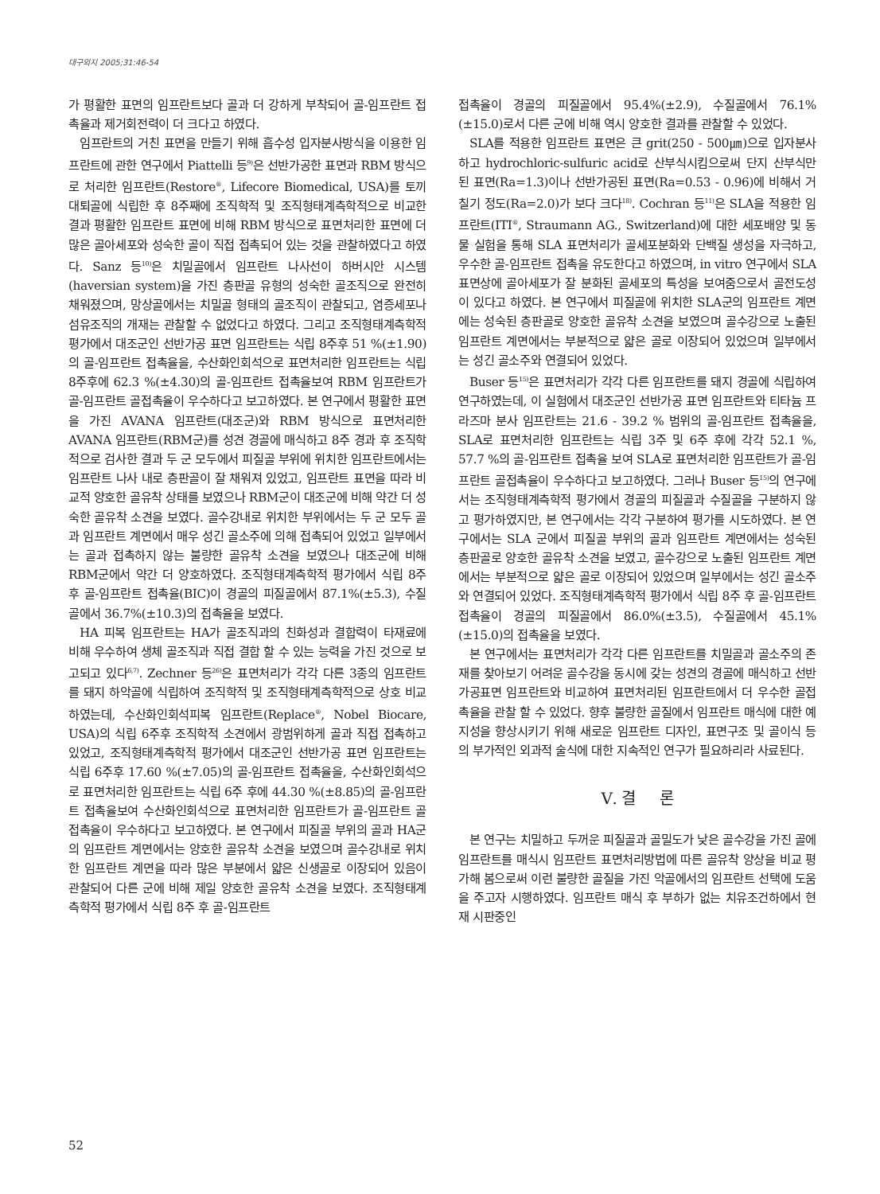대구외지 2005;31:46-54
가 평활한 표면의 임프란트보다 골과 더 강하게 부착되어 골-임프란트 접촉율과 제거회전력이 더 크다고 하였다.
임프란트의 거친 표면을 만들기 위해 흡수성 입자분사방식을 이용한 임프란트에 관한 연구에서 Piattelli 등<sup>9)</sup>은 선반가공한 표면과 RBM 방식으로 처리한 임프란트(Restore<sup>®</sup>, Lifecore Biomedical, USA)를 토끼 대퇴골에 식립한 후 8주째에 조직학적 및 조직형태계측학적으로 비교한 결과 평활한 임프란트 표면에 비해 RBM 방식으로 표면처리한 표면에 더 많은 골아세포와 성숙한 골이 직접 접촉되어 있는 것을 관찰하였다고 하였다. Sanz 등<sup>10)</sup>은 치밀골에서 임프란트 나사선이 하버시안 시스템(haversian system)을 가진 층판골 유형의 성숙한 골조직으로 완전히 채워졌으며, 망상골에서는 치밀골 형태의 골조직이 관찰되고, 염증세포나 섬유조직의 개재는 관찰할 수 없었다고 하였다. 그리고 조직형태계측학적 평가에서 대조군인 선반가공 표면 임프란트는 식립 8주후 51 %(±1.90)의 골-임프란트 접촉율을, 수산화인회석으로 표면처리한 임프란트는 식립 8주후에 62.3 %(±4.30)의 골-임프란트 접촉율보여 RBM 임프란트가 골-임프란트 골접촉율이 우수하다고 보고하였다. 본 연구에서 평활한 표면을 가진 AVANA 임프란트(대조군)와 RBM 방식으로 표면처리한 AVANA 임프란트(RBM군)를 성견 경골에 매식하고 8주 경과 후 조직학적으로 검사한 결과 두 군 모두에서 피질골 부위에 위치한 임프란트에서는 임프란트 나사 내로 층판골이 잘 채워져 있었고, 임프란트 표면을 따라 비교적 양호한 골유착 상태를 보였으나 RBM군이 대조군에 비해 약간 더 성숙한 골유착 소견을 보였다. 골수강내로 위치한 부위에서는 두 군 모두 골과 임프란트 계면에서 매우 성긴 골소주에 의해 접촉되어 있었고 일부에서는 골과 접촉하지 않는 불량한 골유착 소견을 보였으나 대조군에 비해 RBM군에서 약간 더 양호하였다. 조직형태계측학적 평가에서 식립 8주 후 골-임프란트 접촉율(BIC)이 경골의 피질골에서 87.1%(±5.3), 수질골에서 36.7%(±10.3)의 접촉율을 보였다.
HA 피복 임프란트는 HA가 골조직과의 친화성과 결합력이 타재료에 비해 우수하여 생체 골조직과 직접 결합 할 수 있는 능력을 가진 것으로 보고되고 있다<sup>6,7)</sup>. Zechner 등<sup>26)</sup>은 표면처리가 각각 다른 3종의 임프란트를 돼지 하악골에 식립하여 조직학적 및 조직형태계측학적으로 상호 비교하였는데, 수산화인회석피복 임프란트(Replace<sup>®</sup>, Nobel Biocare, USA)의 식립 6주후 조직학적 소견에서 광범위하게 골과 직접 접촉하고 있었고, 조직형태계측학적 평가에서 대조군인 선반가공 표면 임프란트는 식립 6주후 17.60 %(±7.05)의 골-임프란트 접촉율을, 수산화인회석으로 표면처리한 임프란트는 식립 6주 후에 44.30 %(±8.85)의 골-임프란트 접촉율보여 수산화인회석으로 표면처리한 임프란트가 골-임프란트 골접촉율이 우수하다고 보고하였다. 본 연구에서 피질골 부위의 골과 HA군의 임프란트 계면에서는 양호한 골유착 소견을 보였으며 골수강내로 위치한 임프란트 계면을 따라 많은 부분에서 얇은 신생골로 이장되어 있음이 관찰되어 다른 군에 비해 제일 양호한 골유착 소견을 보였다. 조직형태계측학적 평가에서 식립 8주 후 골-임프란트
접촉율이 경골의 피질골에서 95.4%(±2.9), 수질골에서 76.1%(±15.0)로서 다른 군에 비해 역시 양호한 결과를 관찰할 수 있었다.
SLA를 적용한 임프란트 표면은 큰 grit(250 - 500㎛)으로 입자분사하고 hydrochloric-sulfuric acid로 산부식시킴으로써 단지 산부식만 된 표면(Ra=1.3)이나 선반가공된 표면(Ra=0.53 - 0.96)에 비해서 거칠기 정도(Ra=2.0)가 보다 크다<sup>18)</sup>. Cochran 등<sup>11)</sup>은 SLA을 적용한 임프란트(ITI<sup>®</sup>, Straumann AG., Switzerland)에 대한 세포배양 및 동물 실험을 통해 SLA 표면처리가 골세포분화와 단백질 생성을 자극하고, 우수한 골-임프란트 접촉을 유도한다고 하였으며, in vitro 연구에서 SLA 표면상에 골아세포가 잘 분화된 골세포의 특성을 보여줌으로서 골전도성이 있다고 하였다. 본 연구에서 피질골에 위치한 SLA군의 임프란트 계면에는 성숙된 층판골로 양호한 골유착 소견을 보였으며 골수강으로 노출된 임프란트 계면에서는 부분적으로 얇은 골로 이장되어 있었으며 일부에서는 성긴 골소주와 연결되어 있었다.
Buser 등<sup>15)</sup>은 표면처리가 각각 다른 임프란트를 돼지 경골에 식립하여 연구하였는데, 이 실험에서 대조군인 선반가공 표면 임프란트와 티타늄 프라즈마 분사 임프란트는 21.6 - 39.2 % 범위의 골-임프란트 접촉율을, SLA로 표면처리한 임프란트는 식립 3주 및 6주 후에 각각 52.1 %, 57.7 %의 골-임프란트 접촉율 보여 SLA로 표면처리한 임프란트가 골-임프란트 골접촉율이 우수하다고 보고하였다. 그러나 Buser 등<sup>15)</sup>의 연구에서는 조직형태계측학적 평가에서 경골의 피질골과 수질골을 구분하지 않고 평가하였지만, 본 연구에서는 각각 구분하여 평가를 시도하였다. 본 연구에서는 SLA 군에서 피질골 부위의 골과 임프란트 계면에서는 성숙된 층판골로 양호한 골유착 소견을 보였고, 골수강으로 노출된 임프란트 계면에서는 부분적으로 얇은 골로 이장되어 있었으며 일부에서는 성긴 골소주와 연결되어 있었다. 조직형태계측학적 평가에서 식립 8주 후 골-임프란트 접촉율이 경골의 피질골에서 86.0%(±3.5), 수질골에서 45.1%(±15.0)의 접촉율을 보였다.
본 연구에서는 표면처리가 각각 다른 임프란트를 치밀골과 골소주의 존재를 찾아보기 어려운 골수강을 동시에 갖는 성견의 경골에 매식하고 선반가공표면 임프란트와 비교하여 표면처리된 임프란트에서 더 우수한 골접촉율을 관찰 할 수 있었다. 향후 불량한 골질에서 임프란트 매식에 대한 예지성을 향상시키기 위해 새로운 임프란트 디자인, 표면구조 및 골이식 등의 부가적인 외과적 술식에 대한 지속적인 연구가 필요하리라 사료된다.
Ⅴ. 결 론
본 연구는 치밀하고 두꺼운 피질골과 골밀도가 낮은 골수강을 가진 골에 임프란트를 매식시 임프란트 표면처리방법에 따른 골유착 양상을 비교 평가해 봄으로써 이런 불량한 골질을 가진 악골에서의 임프란트 선택에 도움을 주고자 시행하였다. 임프란트 매식 후 부하가 없는 치유조건하에서 현재 시판중인
52